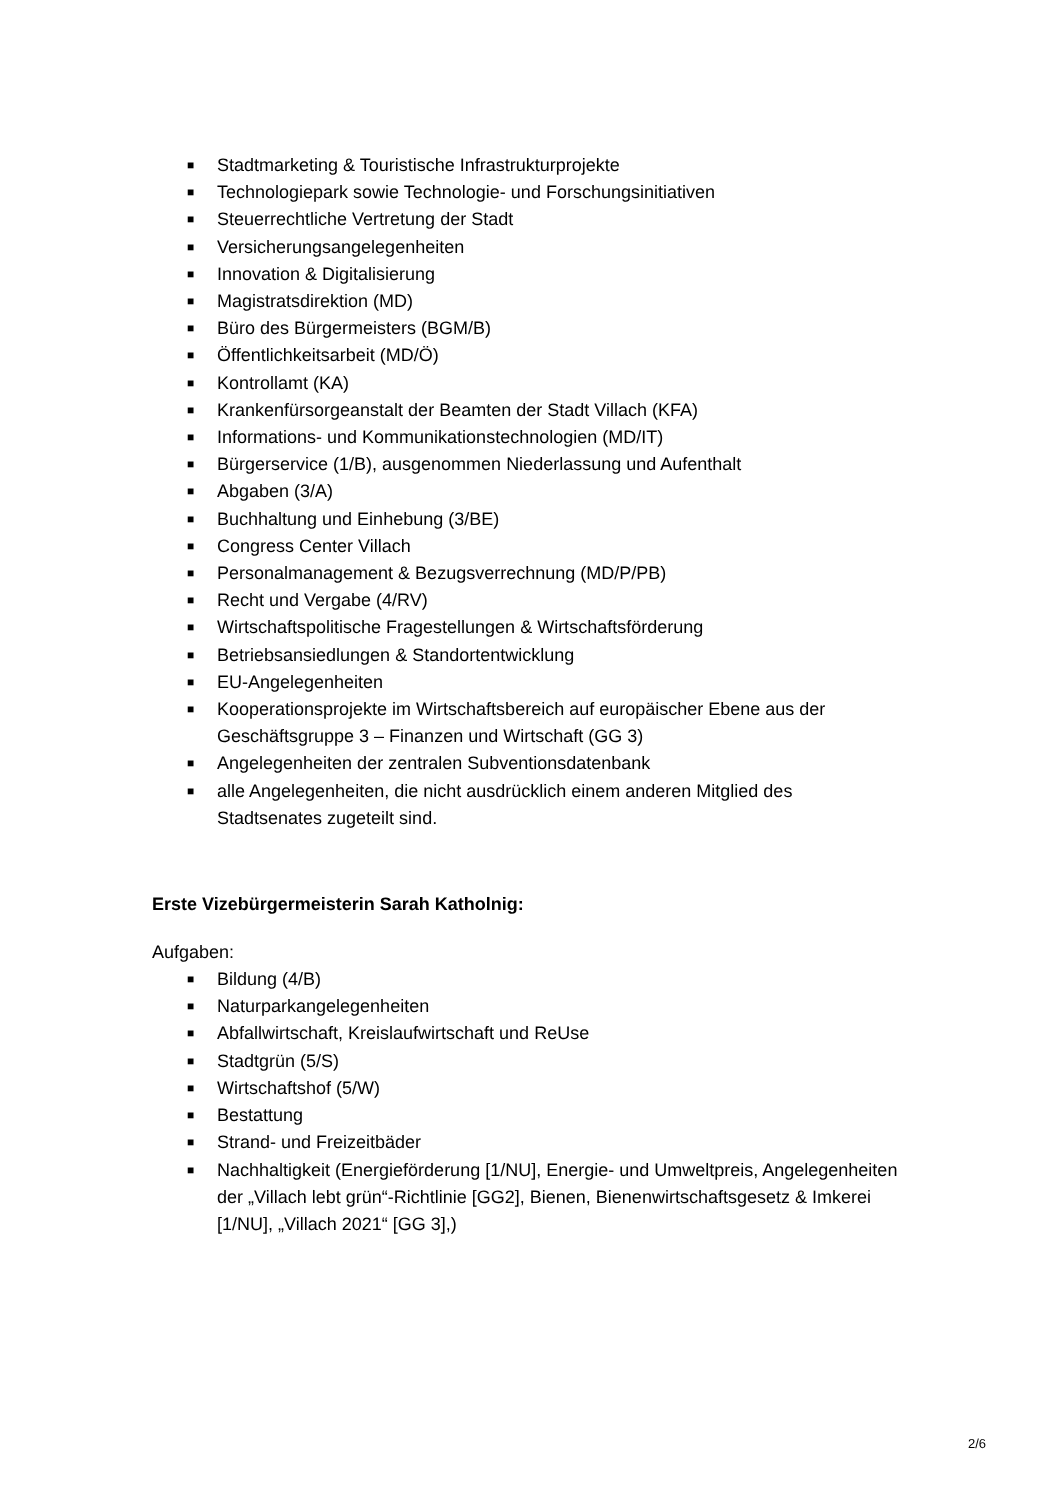■ Stadtmarketing & Touristische Infrastrukturprojekte
■ Technologiepark sowie Technologie- und Forschungsinitiativen
■ Steuerrechtliche Vertretung der Stadt
■ Versicherungsangelegenheiten
■ Innovation & Digitalisierung
■ Magistratsdirektion (MD)
■ Büro des Bürgermeisters (BGM/B)
■ Öffentlichkeitsarbeit (MD/Ö)
■ Kontrollamt (KA)
■ Krankenfürsorgeanstalt der Beamten der Stadt Villach (KFA)
■ Informations- und Kommunikationstechnologien (MD/IT)
■ Bürgerservice (1/B), ausgenommen Niederlassung und Aufenthalt
■ Abgaben (3/A)
■ Buchhaltung und Einhebung (3/BE)
■ Congress Center Villach
■ Personalmanagement & Bezugsverrechnung (MD/P/PB)
■ Recht und Vergabe (4/RV)
■ Wirtschaftspolitische Fragestellungen & Wirtschaftsförderung
■ Betriebsansiedlungen & Standortentwicklung
■ EU-Angelegenheiten
■ Kooperationsprojekte im Wirtschaftsbereich auf europäischer Ebene aus der Geschäftsgruppe 3 – Finanzen und Wirtschaft (GG 3)
■ Angelegenheiten der zentralen Subventionsdatenbank
■ alle Angelegenheiten, die nicht ausdrücklich einem anderen Mitglied des Stadtsenates zugeteilt sind.
Erste Vizebürgermeisterin Sarah Katholnig:
Aufgaben:
■ Bildung (4/B)
■ Naturparkangelegenheiten
■ Abfallwirtschaft, Kreislaufwirtschaft und ReUse
■ Stadtgrün (5/S)
■ Wirtschaftshof (5/W)
■ Bestattung
■ Strand- und Freizeitbäder
■ Nachhaltigkeit (Energieförderung [1/NU], Energie- und Umweltpreis, Angelegenheiten der „Villach lebt grün“-Richtlinie [GG2], Bienen, Bienenwirtschaftsgesetz & Imkerei [1/NU], „Villach 2021“ [GG 3],)
2/6